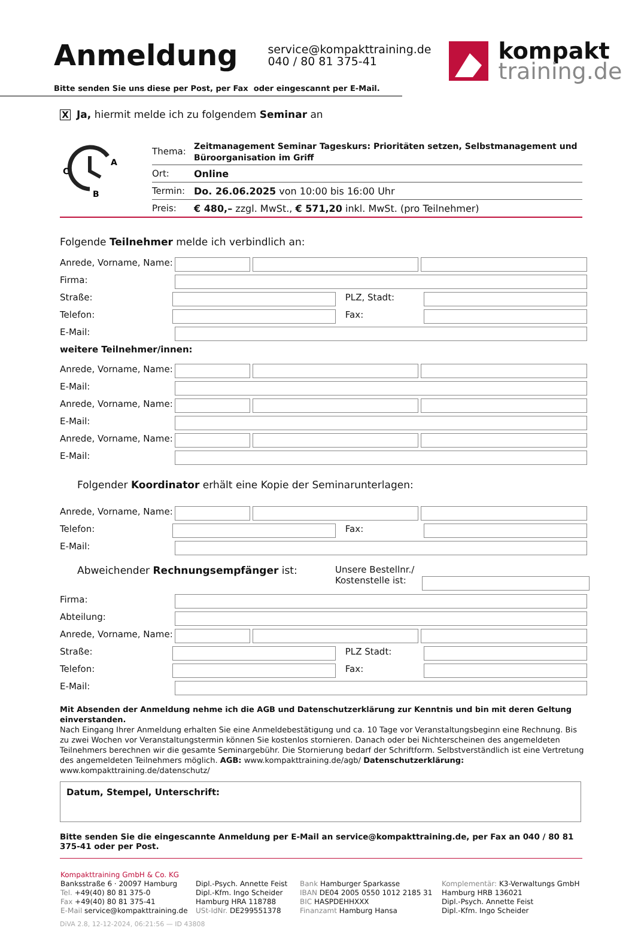Anmeldung
service@kompakttraining.de
040 / 80 81 375-41
kompakt
training.de
Bitte senden Sie uns diese per Post, per Fax oder eingescannt per E-Mail.
X Ja, hiermit melde ich zu folgendem Seminar an
A
C
B
| Thema: | Zeitmanagement Seminar Tageskurs: Prioritäten setzen, Selbstmanagement und Büroorganisation im Griff |
| Ort: | Online |
| Termin: | Do. 26.06.2025 von 10:00 bis 16:00 Uhr |
| Preis: | € 480,– zzgl. MwSt., € 571,20 inkl. MwSt. (pro Teilnehmer) |
Folgende Teilnehmer melde ich verbindlich an:
Anrede, Vorname, Name:
Firma:
Straße: PLZ, Stadt:
Telefon: Fax:
E-Mail:
weitere Teilnehmer/innen:
Anrede, Vorname, Name:
E-Mail:
Anrede, Vorname, Name:
E-Mail:
Anrede, Vorname, Name:
E-Mail:
Folgender Koordinator erhält eine Kopie der Seminarunterlagen:
Anrede, Vorname, Name:
Telefon: Fax:
E-Mail:
Abweichender Rechnungsempfänger ist: Unsere Bestellnr./
Kostenstelle ist:
Firma:
Abteilung:
Anrede, Vorname, Name:
Straße: PLZ Stadt:
Telefon: Fax:
E-Mail:
Mit Absenden der Anmeldung nehme ich die AGB und Datenschutzerklärung zur Kenntnis und bin mit deren Geltung einverstanden.
Nach Eingang Ihrer Anmeldung erhalten Sie eine Anmeldebestätigung und ca. 10 Tage vor Veranstaltungsbeginn eine Rechnung. Bis zu zwei Wochen vor Veranstaltungstermin können Sie kostenlos stornieren. Danach oder bei Nichterscheinen des angemeldeten Teilnehmers berechnen wir die gesamte Seminargebühr. Die Stornierung bedarf der Schriftform. Selbstverständlich ist eine Vertretung des angemeldeten Teilnehmers möglich. AGB: www.kompakttraining.de/agb/ Datenschutzerklärung: www.kompakttraining.de/datenschutz/
Datum, Stempel, Unterschrift:
Bitte senden Sie die eingescannte Anmeldung per E-Mail an service@kompakttraining.de, per Fax an 040 / 80 81 375-41 oder per Post.
Kompakttraining GmbH & Co. KG
Banksstraße 6 · 20097 Hamburg
Tel. +49(40) 80 81 375-0
Fax +49(40) 80 81 375-41
E-Mail service@kompakttraining.de
Dipl.-Psych. Annette Feist
Dipl.-Kfm. Ingo Scheider
Hamburg HRA 118788
USt-IdNr. DE299551378
Bank Hamburger Sparkasse
IBAN DE04 2005 0550 1012 2185 31
BIC HASPDEHHXXX
Finanzamt Hamburg Hansa
Komplementär: K3-Verwaltungs GmbH
Hamburg HRB 136021
Dipl.-Psych. Annette Feist
Dipl.-Kfm. Ingo Scheider
DiVA 2.8, 12-12-2024, 06:21:56 — ID 43808